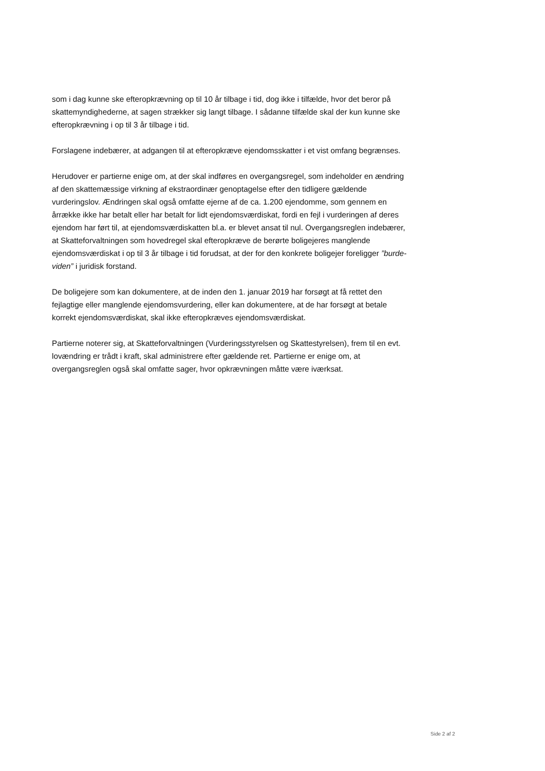som i dag kunne ske efteropkrævning op til 10 år tilbage i tid, dog ikke i tilfælde, hvor det beror på skattemyndighederne, at sagen strækker sig langt tilbage. I sådanne tilfælde skal der kun kunne ske efteropkrævning i op til 3 år tilbage i tid.
Forslagene indebærer, at adgangen til at efteropkræve ejendomsskatter i et vist omfang begrænses.
Herudover er partierne enige om, at der skal indføres en overgangsregel, som indeholder en ændring af den skattemæssige virkning af ekstraordinær genoptagelse efter den tidligere gældende vurderingslov. Ændringen skal også omfatte ejerne af de ca. 1.200 ejendomme, som gennem en årrække ikke har betalt eller har betalt for lidt ejendomsværdiskat, fordi en fejl i vurderingen af deres ejendom har ført til, at ejendomsværdiskatten bl.a. er blevet ansat til nul. Overgangsreglen indebærer, at Skatteforvaltningen som hovedregel skal efteropkræve de berørte boligejeres manglende ejendomsværdiskat i op til 3 år tilbage i tid forudsat, at der for den konkrete boligejer foreligger ”burde-viden” i juridisk forstand.
De boligejere som kan dokumentere, at de inden den 1. januar 2019 har forsøgt at få rettet den fejlagtige eller manglende ejendomsvurdering, eller kan dokumentere, at de har forsøgt at betale korrekt ejendomsværdiskat, skal ikke efteropkræves ejendomsværdiskat.
Partierne noterer sig, at Skatteforvaltningen (Vurderingsstyrelsen og Skattestyrelsen), frem til en evt. lovændring er trådt i kraft, skal administrere efter gældende ret. Partierne er enige om, at overgangsreglen også skal omfatte sager, hvor opkrævningen måtte være iværksat.
Side 2 af 2